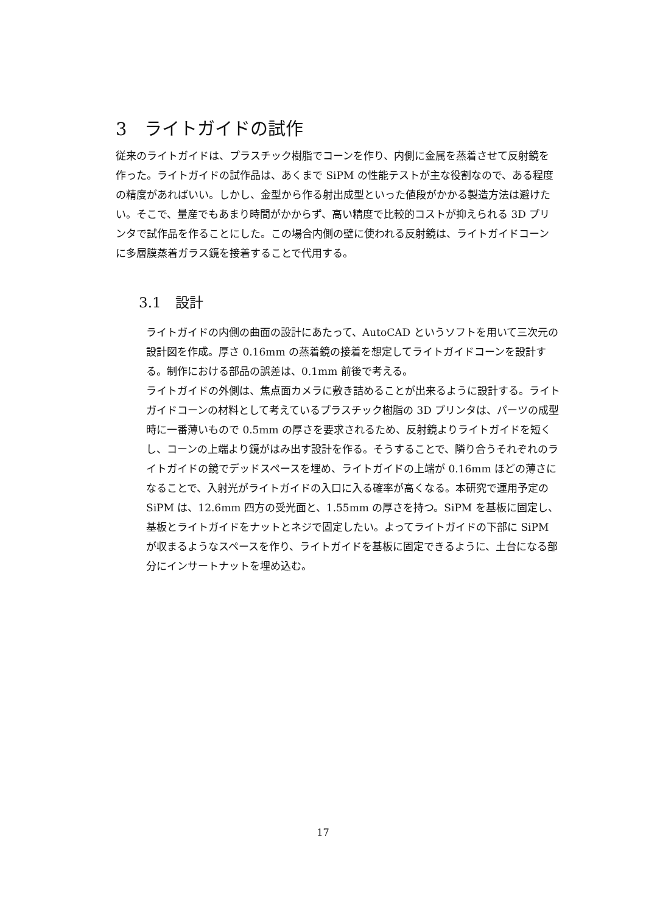3　ライトガイドの試作
従来のライトガイドは、プラスチック樹脂でコーンを作り、内側に金属を蒸着させて反射鏡を作った。ライトガイドの試作品は、あくまで SiPM の性能テストが主な役割なので、ある程度の精度があればいい。しかし、金型から作る射出成型といった値段がかかる製造方法は避けたい。そこで、量産でもあまり時間がかからず、高い精度で比較的コストが抑えられる 3D プリンタで試作品を作ることにした。この場合内側の壁に使われる反射鏡は、ライトガイドコーンに多層膜蒸着ガラス鏡を接着することで代用する。
3.1　設計
ライトガイドの内側の曲面の設計にあたって、AutoCAD というソフトを用いて三次元の設計図を作成。厚さ 0.16mm の蒸着鏡の接着を想定してライトガイドコーンを設計する。制作における部品の誤差は、0.1mm 前後で考える。
ライトガイドの外側は、焦点面カメラに敷き詰めることが出来るように設計する。ライトガイドコーンの材料として考えているプラスチック樹脂の 3D プリンタは、パーツの成型時に一番薄いもので 0.5mm の厚さを要求されるため、反射鏡よりライトガイドを短くし、コーンの上端より鏡がはみ出す設計を作る。そうすることで、隣り合うそれぞれのライトガイドの鏡でデッドスペースを埋め、ライトガイドの上端が 0.16mm ほどの薄さになることで、入射光がライトガイドの入口に入る確率が高くなる。本研究で運用予定の SiPM は、12.6mm 四方の受光面と、1.55mm の厚さを持つ。SiPM を基板に固定し、基板とライトガイドをナットとネジで固定したい。よってライトガイドの下部に SiPM が収まるようなスペースを作り、ライトガイドを基板に固定できるように、土台になる部分にインサートナットを埋め込む。
17